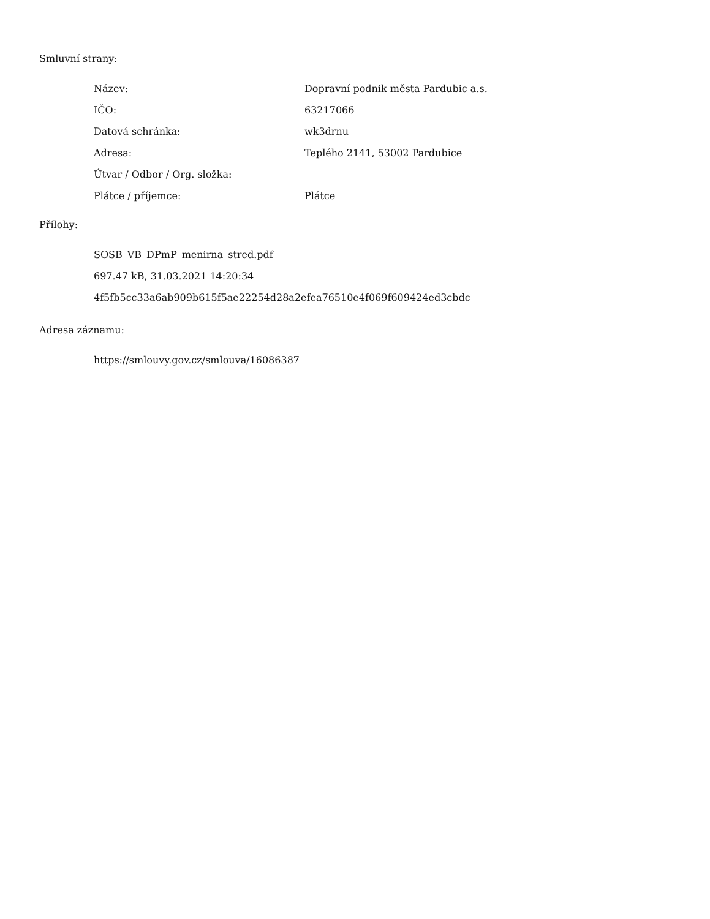Smluvní strany:
| Název: | Dopravní podnik města Pardubic a.s. |
| IČO: | 63217066 |
| Datová schránka: | wk3drnu |
| Adresa: | Teplého 2141, 53002 Pardubice |
| Útvar / Odbor / Org. složka: | |
| Plátce / příjemce: | Plátce |
Přílohy:
SOSB_VB_DPmP_menirna_stred.pdf
697.47 kB, 31.03.2021 14:20:34
4f5fb5cc33a6ab909b615f5ae22254d28a2efea76510e4f069f609424ed3cbdc
Adresa záznamu:
https://smlouvy.gov.cz/smlouva/16086387